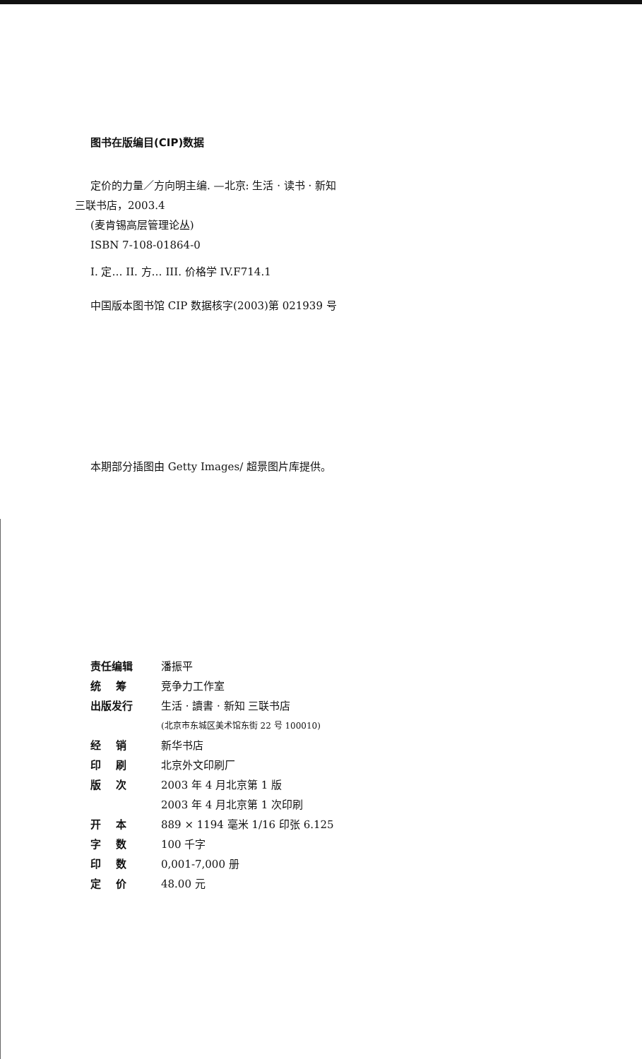图书在版编目(CIP)数据
定价的力量／方向明主编. —北京: 生活 · 读书 · 新知
三联书店，2003.4
(麦肯锡高层管理论丛)
ISBN 7-108-01864-0
I. 定… II. 方… III. 价格学 IV.F714.1
中国版本图书馆 CIP 数据核字(2003)第 021939 号
本期部分插图由 Getty Images/ 超景图片库提供。
| 责任编辑 | 潘振平 |
| 统 筹 | 竞争力工作室 |
| 出版发行 | 生活 · 讀書 · 新知 三联书店 |
| | (北京市东城区美术馆东街 22 号 100010) |
| 经 销 | 新华书店 |
| 印 刷 | 北京外文印刷厂 |
| 版 次 | 2003 年 4 月北京第 1 版 |
| | 2003 年 4 月北京第 1 次印刷 |
| 开 本 | 889 × 1194 毫米 1/16 印张 6.125 |
| 字 数 | 100 千字 |
| 印 数 | 0,001-7,000 册 |
| 定 价 | 48.00 元 |